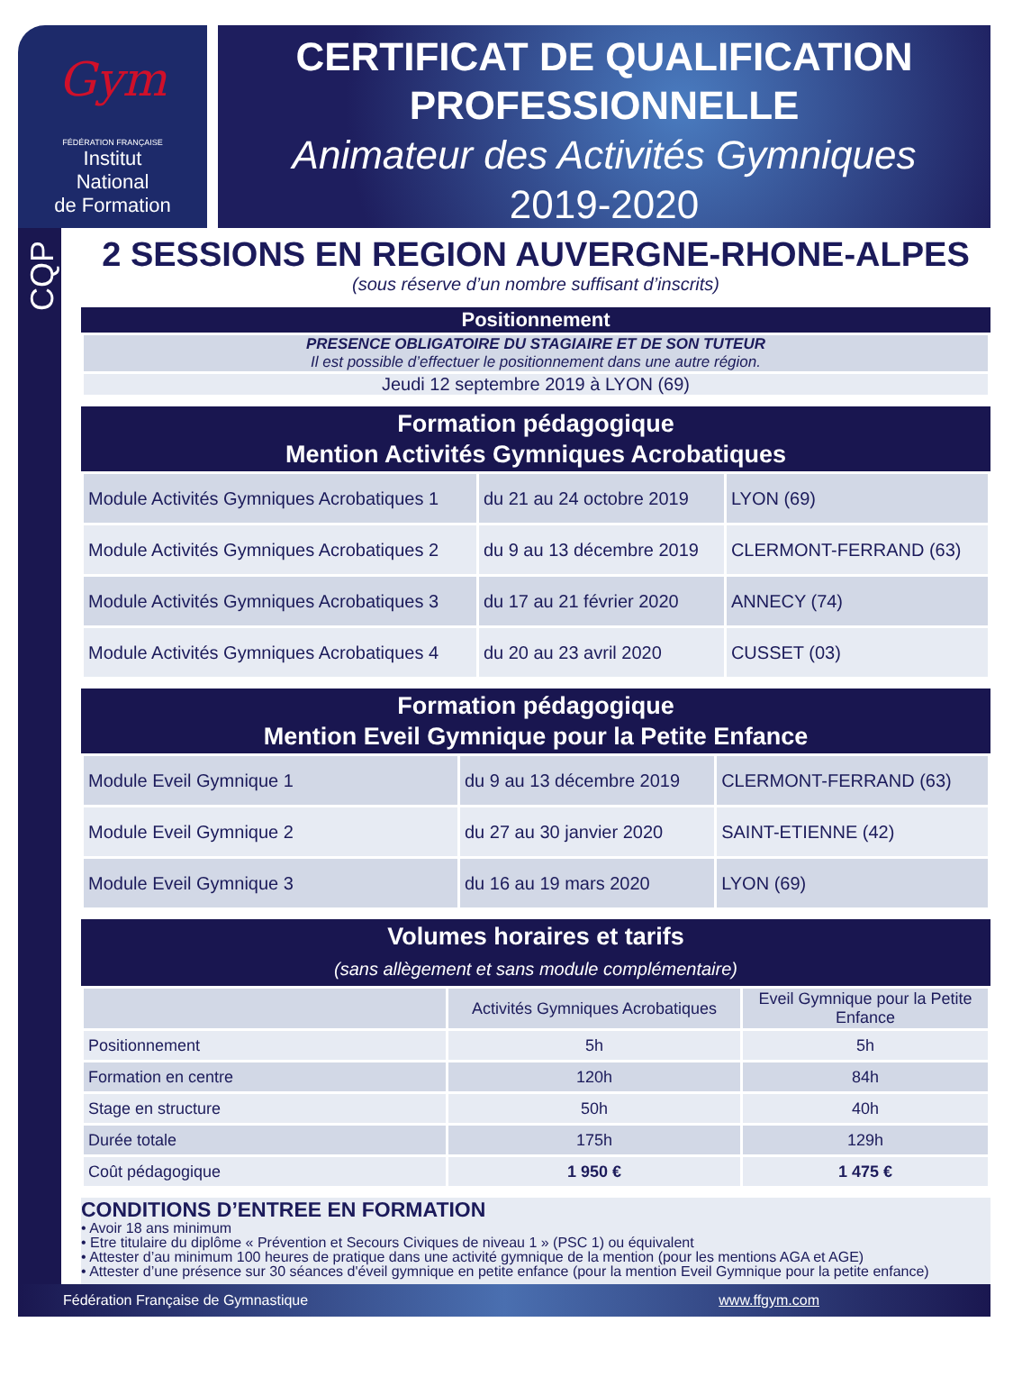Gym
FÉDÉRATION FRANÇAISE
Institut
National
de Formation
CERTIFICAT DE QUALIFICATION
PROFESSIONNELLE
Animateur des Activités Gymniques
2019-2020
CQP
2 SESSIONS EN REGION AUVERGNE-RHONE-ALPES
(sous réserve d’un nombre suffisant d’inscrits)
Positionnement
| PRESENCE OBLIGATOIRE DU STAGIAIRE ET DE SON TUTEUR Il est possible d’effectuer le positionnement dans une autre région. |
| Jeudi 12 septembre 2019 à LYON (69) |
Formation pédagogique
Mention Activités Gymniques Acrobatiques
| Module Activités Gymniques Acrobatiques 1 | du 21 au 24 octobre 2019 | LYON (69) |
| Module Activités Gymniques Acrobatiques 2 | du 9 au 13 décembre 2019 | CLERMONT-FERRAND (63) |
| Module Activités Gymniques Acrobatiques 3 | du 17 au 21 février 2020 | ANNECY (74) |
| Module Activités Gymniques Acrobatiques 4 | du 20 au 23 avril 2020 | CUSSET (03) |
Formation pédagogique
Mention Eveil Gymnique pour la Petite Enfance
| Module Eveil Gymnique 1 | du 9 au 13 décembre 2019 | CLERMONT-FERRAND (63) |
| Module Eveil Gymnique 2 | du 27 au 30 janvier 2020 | SAINT-ETIENNE (42) |
| Module Eveil Gymnique 3 | du 16 au 19 mars 2020 | LYON (69) |
Volumes horaires et tarifs
(sans allègement et sans module complémentaire)
| | Activités Gymniques Acrobatiques | Eveil Gymnique pour la Petite Enfance |
| --- | --- | --- |
| Positionnement | 5h | 5h |
| Formation en centre | 120h | 84h |
| Stage en structure | 50h | 40h |
| Durée totale | 175h | 129h |
| Coût pédagogique | 1 950 € | 1 475 € |
CONDITIONS D’ENTREE EN FORMATION
• Avoir 18 ans minimum
• Etre titulaire du diplôme « Prévention et Secours Civiques de niveau 1 » (PSC 1) ou équivalent
• Attester d’au minimum 100 heures de pratique dans une activité gymnique de la mention (pour les mentions AGA et AGE)
• Attester d’une présence sur 30 séances d'éveil gymnique en petite enfance (pour la mention Eveil Gymnique pour la petite enfance)
Fédération Française de Gymnastique www.ffgym.com